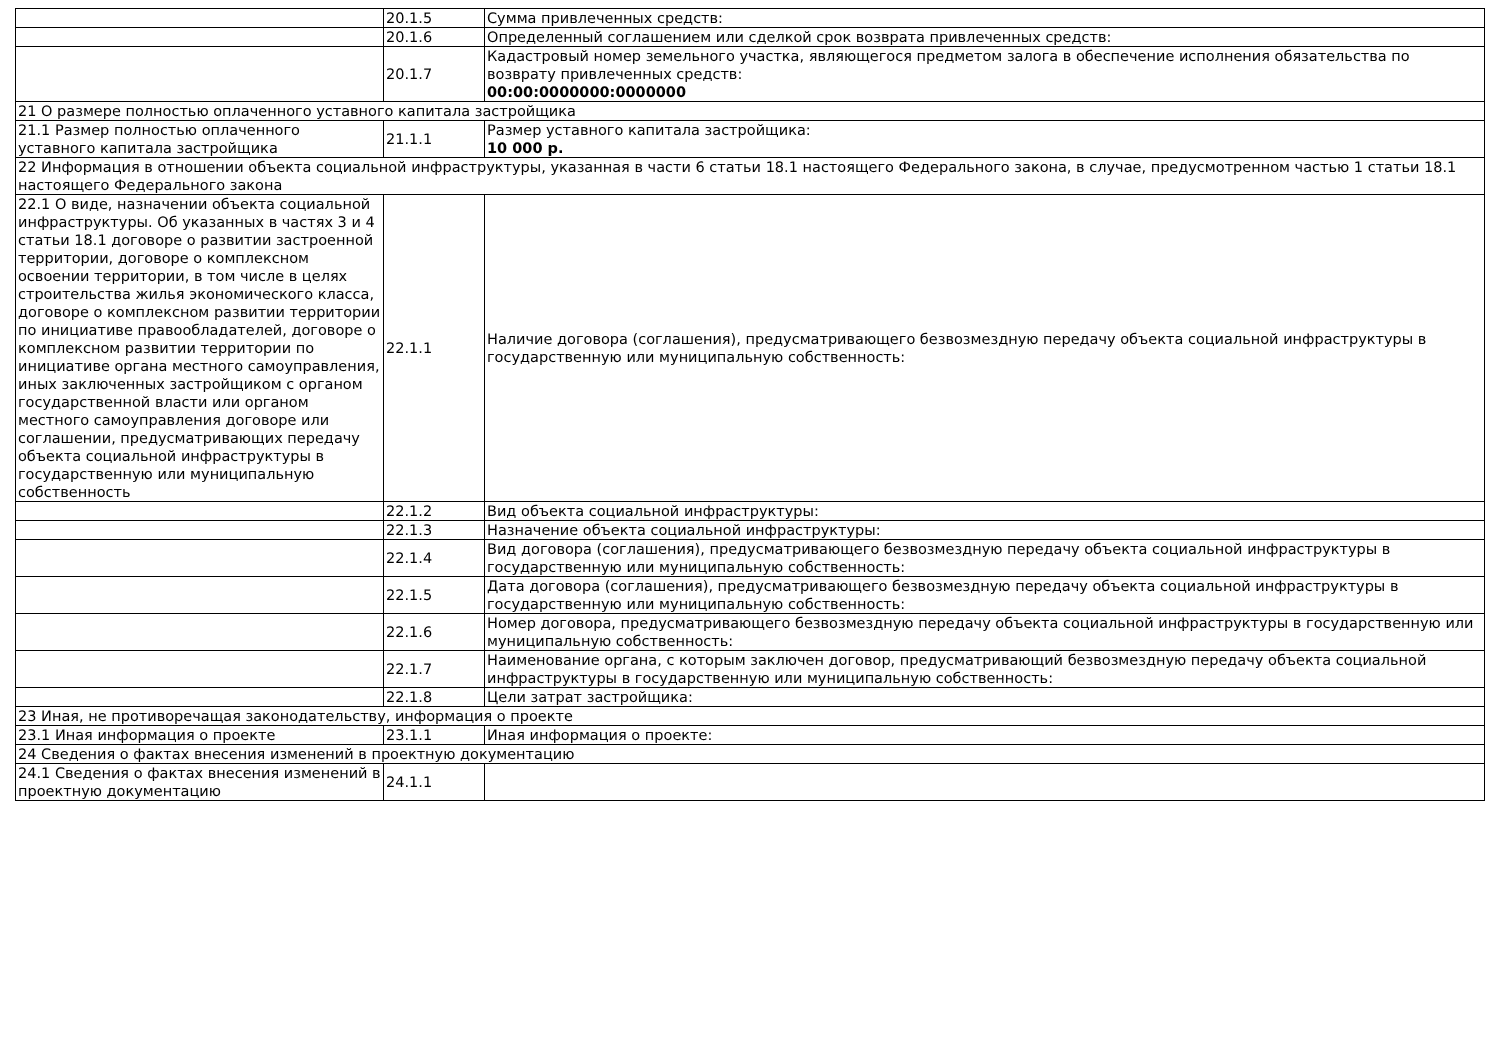| | 20.1.5 | Сумма привлеченных средств: |
| | 20.1.6 | Определенный соглашением или сделкой срок возврата привлеченных средств: |
| | 20.1.7 | Кадастровый номер земельного участка, являющегося предметом залога в обеспечение исполнения обязательства по возврату привлеченных средств: 00:00:0000000:0000000 |
| 21 О размере полностью оплаченного уставного капитала застройщика | | |
| 21.1 Размер полностью оплаченного уставного капитала застройщика | 21.1.1 | Размер уставного капитала застройщика: 10 000 р. |
| 22 Информация в отношении объекта социальной инфраструктуры, указанная в части 6 статьи 18.1 настоящего Федерального закона, в случае, предусмотренном частью 1 статьи 18.1 настоящего Федерального закона | | |
| 22.1 О виде, назначении объекта социальной инфраструктуры. Об указанных в частях 3 и 4 статьи 18.1 договоре о развитии застроенной территории, договоре о комплексном освоении территории, в том числе в целях строительства жилья экономического класса, договоре о комплексном развитии территории по инициативе правообладателей, договоре о комплексном развитии территории по инициативе органа местного самоуправления, иных заключенных застройщиком с органом государственной власти или органом местного самоуправления договоре или соглашении, предусматривающих передачу объекта социальной инфраструктуры в государственную или муниципальную собственность | 22.1.1 | Наличие договора (соглашения), предусматривающего безвозмездную передачу объекта социальной инфраструктуры в государственную или муниципальную собственность: |
| | 22.1.2 | Вид объекта социальной инфраструктуры: |
| | 22.1.3 | Назначение объекта социальной инфраструктуры: |
| | 22.1.4 | Вид договора (соглашения), предусматривающего безвозмездную передачу объекта социальной инфраструктуры в государственную или муниципальную собственность: |
| | 22.1.5 | Дата договора (соглашения), предусматривающего безвозмездную передачу объекта социальной инфраструктуры в государственную или муниципальную собственность: |
| | 22.1.6 | Номер договора, предусматривающего безвозмездную передачу объекта социальной инфраструктуры в государственную или муниципальную собственность: |
| | 22.1.7 | Наименование органа, с которым заключен договор, предусматривающий безвозмездную передачу объекта социальной инфраструктуры в государственную или муниципальную собственность: |
| | 22.1.8 | Цели затрат застройщика: |
| 23 Иная, не противоречащая законодательству, информация о проекте | | |
| 23.1 Иная информация о проекте | 23.1.1 | Иная информация о проекте: |
| 24 Сведения о фактах внесения изменений в проектную документацию | | |
| 24.1 Сведения о фактах внесения изменений в проектную документацию | 24.1.1 | |